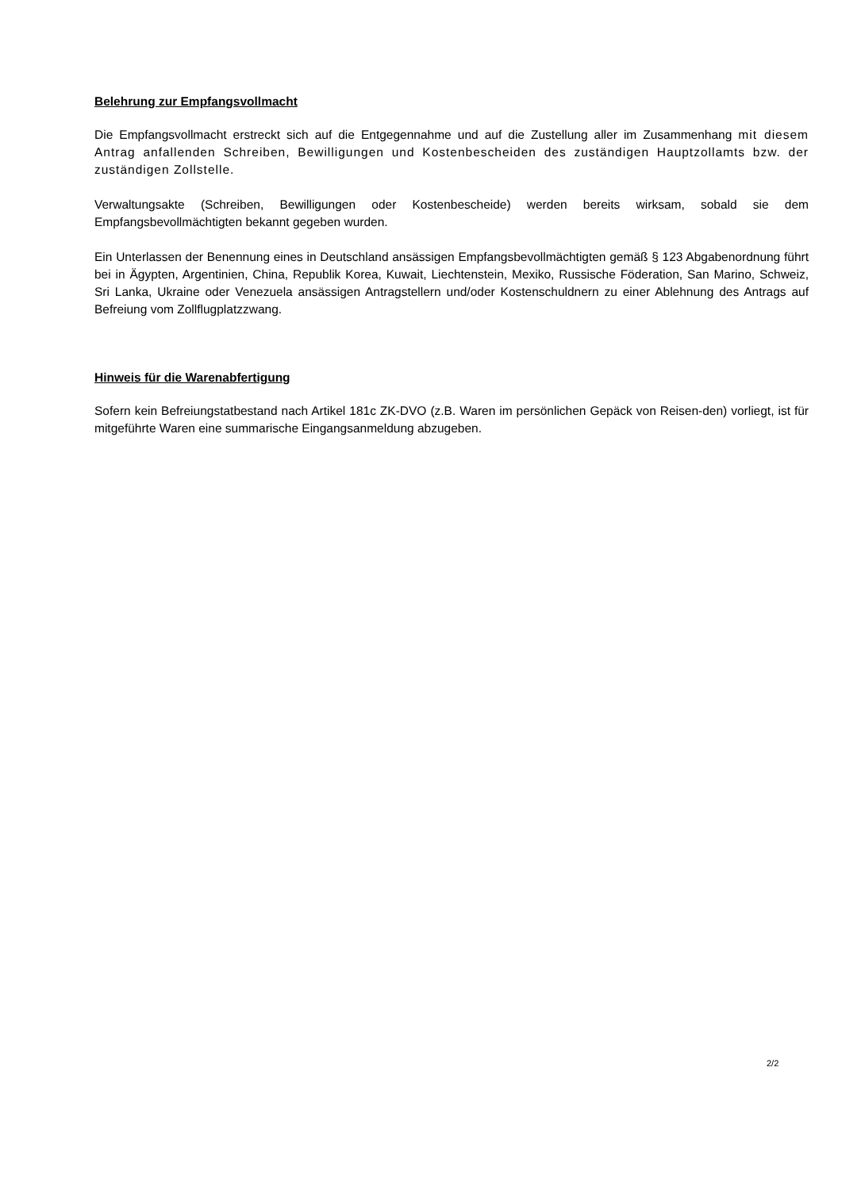Belehrung zur Empfangsvollmacht
Die Empfangsvollmacht erstreckt sich auf die Entgegennahme und auf die Zustellung aller im Zusammenhang mit diesem Antrag anfallenden Schreiben, Bewilligungen und Kostenbescheiden des zuständigen Hauptzollamts bzw. der zuständigen Zollstelle.
Verwaltungsakte (Schreiben, Bewilligungen oder Kostenbescheide) werden bereits wirksam, sobald sie dem Empfangsbevollmächtigten bekannt gegeben wurden.
Ein Unterlassen der Benennung eines in Deutschland ansässigen Empfangsbevollmächtigten gemäß § 123 Abgabenordnung führt bei in Ägypten, Argentinien, China, Republik Korea, Kuwait, Liechtenstein, Mexiko, Russische Föderation, San Marino, Schweiz, Sri Lanka, Ukraine oder Venezuela ansässigen Antragstellern und/oder Kostenschuldnern zu einer Ablehnung des Antrags auf Befreiung vom Zollflugplatzzwang.
Hinweis für die Warenabfertigung
Sofern kein Befreiungstatbestand nach Artikel 181c ZK-DVO (z.B. Waren im persönlichen Gepäck von Reisen-den) vorliegt, ist für mitgeführte Waren eine summarische Eingangsanmeldung abzugeben.
2/2